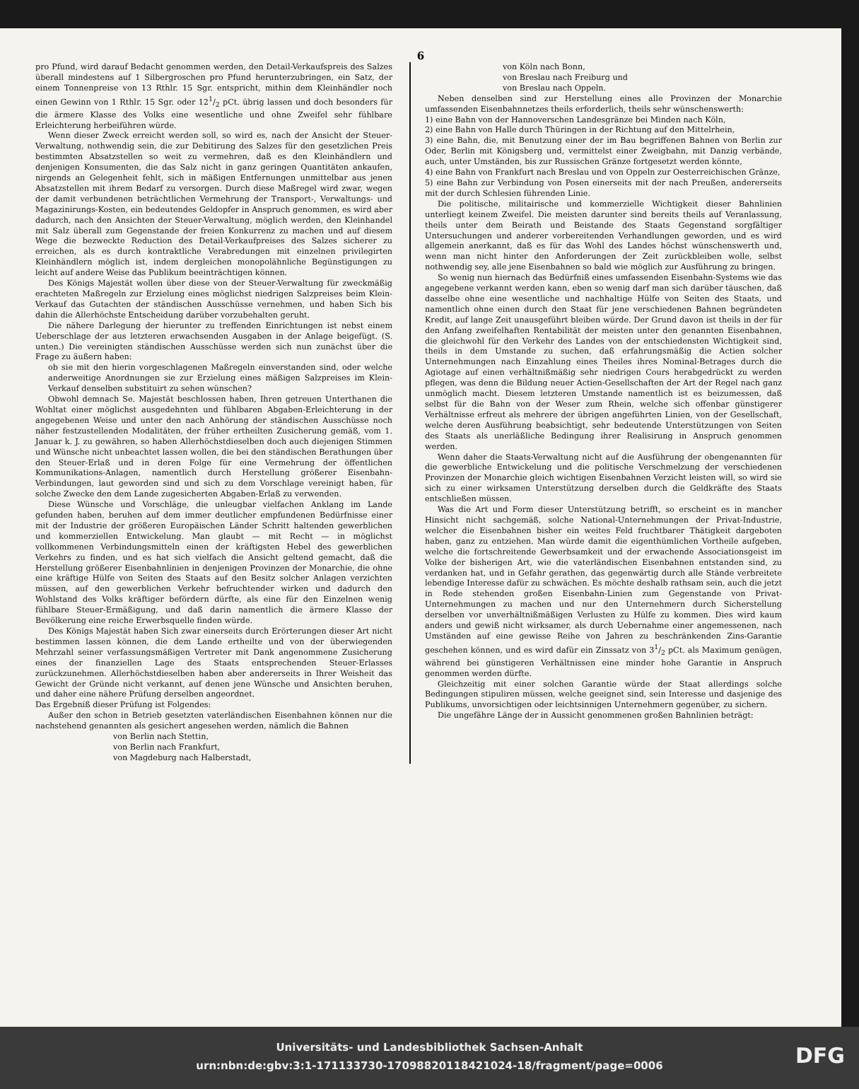6
pro Pfund, wird darauf Bedacht genommen werden, den Detail-Verkaufspreis des Salzes überall mindestens auf 1 Silbergroschen pro Pfund herunterzubringen, ein Satz, der einem Tonnenpreise von 13 Rthlr. 15 Sgr. entspricht, mithin dem Kleinhändler noch einen Gewinn von 1 Rthlr. 15 Sgr. oder 121/2 pCt. übrig lassen und doch besonders für die ärmere Klasse des Volks eine wesentliche und ohne Zweifel sehr fühlbare Erleichterung herbeiführen würde.
Wenn dieser Zweck erreicht werden soll, so wird es, nach der Ansicht der Steuer-Verwaltung, nothwendig sein, die zur Debitirung des Salzes für den gesetzlichen Preis bestimmten Absatzstellen so weit zu vermehren, daß es den Kleinhändlern und denjenigen Konsumenten, die das Salz nicht in ganz geringen Quantitäten ankaufen, nirgends an Gelegenheit fehlt, sich in mäßigen Entfernungen unmittelbar aus jenen Absatzstellen mit ihrem Bedarf zu versorgen. Durch diese Maßregel wird zwar, wegen der damit verbundenen beträchtlichen Vermehrung der Transport-, Verwaltungs- und Magazinirungs-Kosten, ein bedeutendes Geldopfer in Anspruch genommen, es wird aber dadurch, nach den Ansichten der Steuer-Verwaltung, möglich werden, den Kleinhandel mit Salz überall zum Gegenstande der freien Konkurrenz zu machen und auf diesem Wege die bezweckte Reduction des Detail-Verkaufpreises des Salzes sicherer zu erreichen, als es durch kontraktliche Verabredungen mit einzelnen privilegirten Kleinhändlern möglich ist, indem dergleichen monopolähnliche Begünstigungen zu leicht auf andere Weise das Publikum beeinträchtigen können.
Des Königs Majestät wollen über diese von der Steuer-Verwaltung für zweckmäßig erachteten Maßregeln zur Erzielung eines möglichst niedrigen Salzpreises beim Klein-Verkauf das Gutachten der ständischen Ausschüsse vernehmen, und haben Sich bis dahin die Allerhöchste Entscheidung darüber vorzubehalten geruht.
Die nähere Darlegung der hierunter zu treffenden Einrichtungen ist nebst einem Ueberschlage der aus letzteren erwachsenden Ausgaben in der Anlage beigefügt. (S. unten.) Die vereinigten ständischen Ausschüsse werden sich nun zunächst über die Frage zu äußern haben:
ob sie mit den hierin vorgeschlagenen Maßregeln einverstanden sind, oder welche anderweitige Anordnungen sie zur Erzielung eines mäßigen Salzpreises im Klein-Verkauf denselben substituirt zu sehen wünschen?
Obwohl demnach Se. Majestät beschlossen haben, Ihren getreuen Unterthanen die Wohltat einer möglichst ausgedehnten und fühlbaren Abgaben-Erleichterung in der angegebenen Weise und unter den nach Anhörung der ständischen Ausschüsse noch näher festzustellenden Modalitäten, der früher ertheilten Zusicherung gemäß, vom 1. Januar k. J. zu gewähren, so haben Allerhöchstdieselben doch auch diejenigen Stimmen und Wünsche nicht unbeachtet lassen wollen, die bei den ständischen Berathungen über den Steuer-Erlaß und in deren Folge für eine Vermehrung der öffentlichen Kommunikations-Anlagen, namentlich durch Herstellung größerer Eisenbahn-Verbindungen, laut geworden sind und sich zu dem Vorschlage vereinigt haben, für solche Zwecke den dem Lande zugesicherten Abgaben-Erlaß zu verwenden.
Diese Wünsche und Vorschläge, die unleugbar vielfachen Anklang im Lande gefunden haben, beruhen auf dem immer deutlicher empfundenen Bedürfnisse einer mit der Industrie der größeren Europäischen Länder Schritt haltenden gewerblichen und kommerziellen Entwickelung. Man glaubt — mit Recht — in möglichst vollkommenen Verbindungsmitteln einen der kräftigsten Hebel des gewerblichen Verkehrs zu finden, und es hat sich vielfach die Ansicht geltend gemacht, daß die Herstellung größerer Eisenbahnlinien in denjenigen Provinzen der Monarchie, die ohne eine kräftige Hülfe von Seiten des Staats auf den Besitz solcher Anlagen verzichten müssen, auf den gewerblichen Verkehr befruchtender wirken und dadurch den Wohlstand des Volks kräftiger befördern dürfte, als eine für den Einzelnen wenig fühlbare Steuer-Ermäßigung, und daß darin namentlich die ärmere Klasse der Bevölkerung eine reiche Erwerbsquelle finden würde.
Des Königs Majestät haben Sich zwar einerseits durch Erörterungen dieser Art nicht bestimmen lassen können, die dem Lande ertheilte und von der überwiegenden Mehrzahl seiner verfassungsmäßigen Vertreter mit Dank angenommene Zusicherung eines der finanziellen Lage des Staats entsprechenden Steuer-Erlasses zurückzunehmen. Allerhöchstdieselben haben aber andererseits in Ihrer Weisheit das Gewicht der Gründe nicht verkannt, auf denen jene Wünsche und Ansichten beruhen, und daher eine nähere Prüfung derselben angeordnet.
Das Ergebniß dieser Prüfung ist Folgendes:
Außer den schon in Betrieb gesetzten vaterländischen Eisenbahnen können nur die nachstehend genannten als gesichert angesehen werden, nämlich die Bahnen
von Berlin nach Stettin,
von Berlin nach Frankfurt,
von Magdeburg nach Halberstadt,
von Köln nach Bonn,
von Breslau nach Freiburg und
von Breslau nach Oppeln.
Neben denselben sind zur Herstellung eines alle Provinzen der Monarchie umfassenden Eisenbahnnetzes theils erforderlich, theils sehr wünschenswerth:
1) eine Bahn von der Hannoverschen Landesgränze bei Minden nach Köln,
2) eine Bahn von Halle durch Thüringen in der Richtung auf den Mittelrhein,
3) eine Bahn, die, mit Benutzung einer der im Bau begriffenen Bahnen von Berlin zur Oder, Berlin mit Königsberg und, vermittelst einer Zweigbahn, mit Danzig verbände, auch, unter Umständen, bis zur Russischen Gränze fortgesetzt werden könnte,
4) eine Bahn von Frankfurt nach Breslau und von Oppeln zur Oesterreichischen Gränze,
5) eine Bahn zur Verbindung von Posen einerseits mit der nach Preußen, andererseits mit der durch Schlesien führenden Linie.
Die politische, militairische und kommerzielle Wichtigkeit dieser Bahnlinien unterliegt keinem Zweifel. Die meisten darunter sind bereits theils auf Veranlassung, theils unter dem Beirath und Beistande des Staats Gegenstand sorgfältiger Untersuchungen und anderer vorbereitenden Verhandlungen geworden, und es wird allgemein anerkannt, daß es für das Wohl des Landes höchst wünschenswerth und, wenn man nicht hinter den Anforderungen der Zeit zurückbleiben wolle, selbst nothwendig sey, alle jene Eisenbahnen so bald wie möglich zur Ausführung zu bringen.
So wenig nun hiernach das Bedürfniß eines umfassenden Eisenbahn-Systems wie das angegebene verkannt werden kann, eben so wenig darf man sich darüber täuschen, daß dasselbe ohne eine wesentliche und nachhaltige Hülfe von Seiten des Staats, und namentlich ohne einen durch den Staat für jene verschiedenen Bahnen begründeten Kredit, auf lange Zeit unausgeführt bleiben würde. Der Grund davon ist theils in der für den Anfang zweifelhaften Rentabilität der meisten unter den genannten Eisenbahnen, die gleichwohl für den Verkehr des Landes von der entschiedensten Wichtigkeit sind, theils in dem Umstande zu suchen, daß erfahrungsmäßig die Actien solcher Unternehmungen nach Einzahlung eines Theiles ihres Nominal-Betrages durch die Agiotage auf einen verhältnißmäßig sehr niedrigen Cours herabgedrückt zu werden pflegen, was denn die Bildung neuer Actien-Gesellschaften der Art der Regel nach ganz unmöglich macht. Diesem letzteren Umstande namentlich ist es beizumessen, daß selbst für die Bahn von der Weser zum Rhein, welche sich offenbar günstigerer Verhältnisse erfreut als mehrere der übrigen angeführten Linien, von der Gesellschaft, welche deren Ausführung beabsichtigt, sehr bedeutende Unterstützungen von Seiten des Staats als unerläßliche Bedingung ihrer Realisirung in Anspruch genommen werden.
Wenn daher die Staats-Verwaltung nicht auf die Ausführung der obengenannten für die gewerbliche Entwickelung und die politische Verschmelzung der verschiedenen Provinzen der Monarchie gleich wichtigen Eisenbahnen Verzicht leisten will, so wird sie sich zu einer wirksamen Unterstützung derselben durch die Geldkräfte des Staats entschließen müssen.
Was die Art und Form dieser Unterstützung betrifft, so erscheint es in mancher Hinsicht nicht sachgemäß, solche National-Unternehmungen der Privat-Industrie, welcher die Eisenbahnen bisher ein weites Feld fruchtbarer Thätigkeit dargeboten haben, ganz zu entziehen. Man würde damit die eigenthümlichen Vortheile aufgeben, welche die fortschreitende Gewerbsamkeit und der erwachende Associationsgeist im Volke der bisherigen Art, wie die vaterländischen Eisenbahnen entstanden sind, zu verdanken hat, und in Gefahr gerathen, das gegenwärtig durch alle Stände verbreitete lebendige Interesse dafür zu schwächen. Es möchte deshalb rathsam sein, auch die jetzt in Rede stehenden großen Eisenbahn-Linien zum Gegenstande von Privat-Unternehmungen zu machen und nur den Unternehmern durch Sicherstellung derselben vor unverhältnißmäßigen Verlusten zu Hülfe zu kommen. Dies wird kaum anders und gewiß nicht wirksamer, als durch Uebernahme einer angemessenen, nach Umständen auf eine gewisse Reihe von Jahren zu beschränkenden Zins-Garantie geschehen können, und es wird dafür ein Zinssatz von 31/2 pCt. als Maximum genügen, während bei günstigeren Verhältnissen eine minder hohe Garantie in Anspruch genommen werden dürfte.
Gleichzeitig mit einer solchen Garantie würde der Staat allerdings solche Bedingungen stipuliren müssen, welche geeignet sind, sein Interesse und dasjenige des Publikums, unvorsichtigen oder leichtsinnigen Unternehmern gegenüber, zu sichern.
Die ungefähre Länge der in Aussicht genommenen großen Bahnlinien beträgt:
Universitäts- und Landesbibliothek Sachsen-Anhalt
urn:nbn:de:gbv:3:1-171133730-17098820118421024-18/fragment/page=0006
DFG